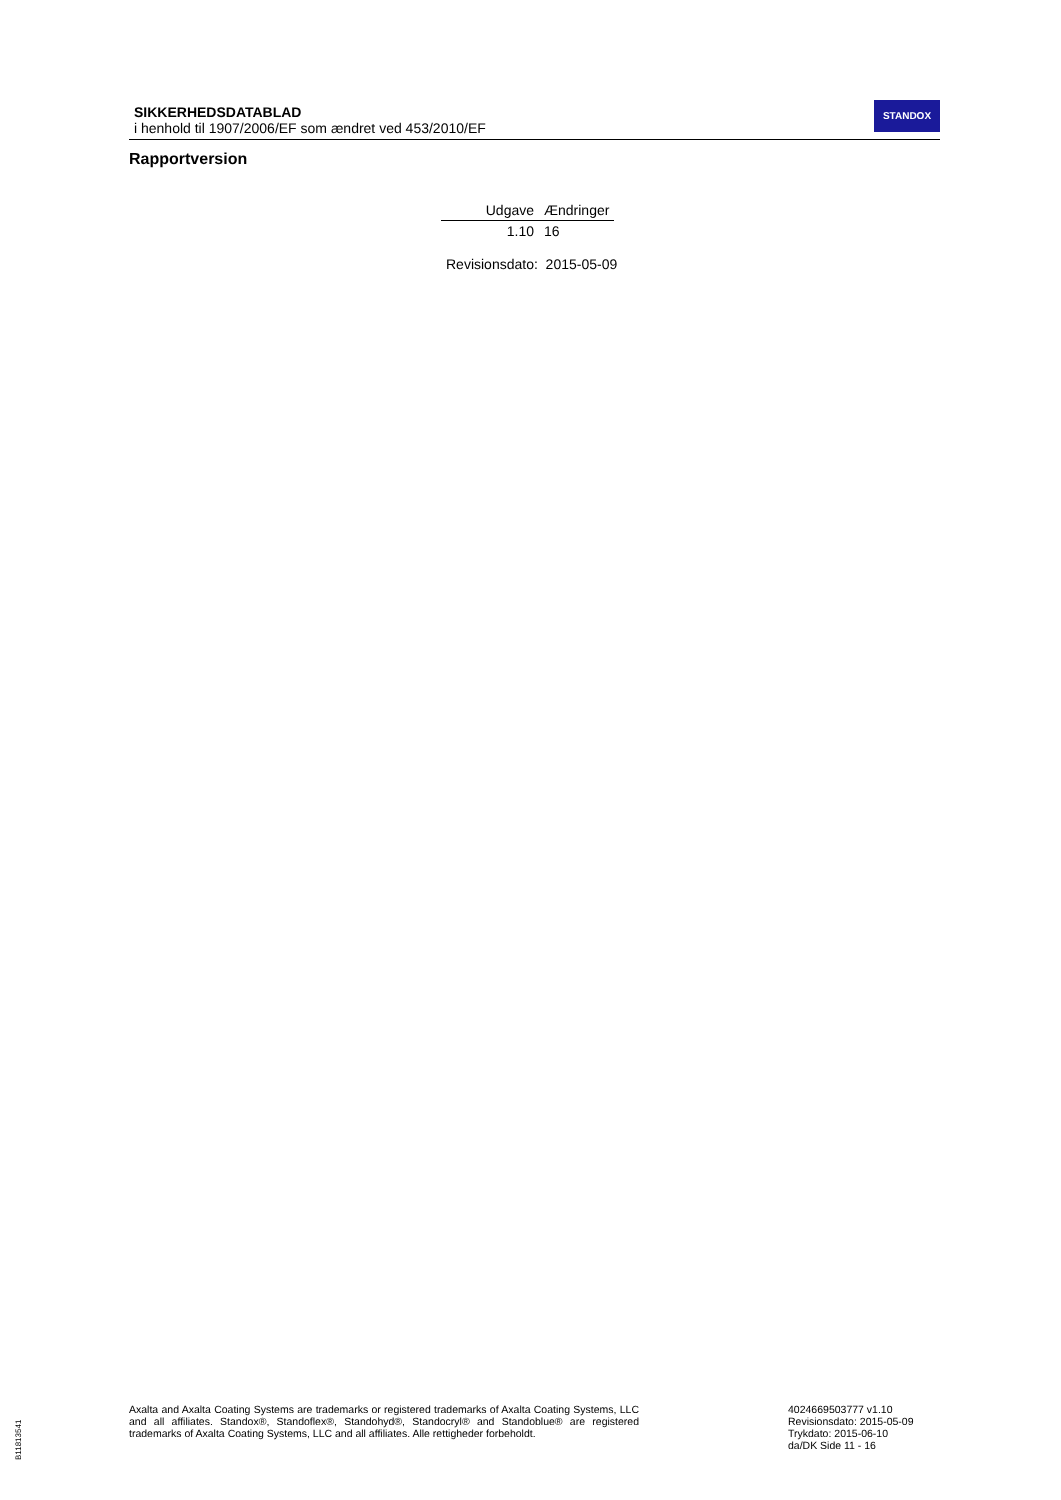SIKKERHEDSDATABLAD
i henhold til 1907/2006/EF som ændret ved 453/2010/EF
STANDOX
Rapportversion
| Udgave | Ændringer |
| --- | --- |
| 1.10 | 16 |
Revisionsdato: 2015-05-09
Axalta and Axalta Coating Systems are trademarks or registered trademarks of Axalta Coating Systems, LLC and all affiliates. Standox®, Standoflex®, Standohyd®, Standocryl® and Standoblue® are registered trademarks of Axalta Coating Systems, LLC and all affiliates. Alle rettigheder forbeholdt.
4024669503777 v1.10
Revisionsdato: 2015-05-09
Trykdato: 2015-06-10
da/DK Side 11 - 16
B11813541